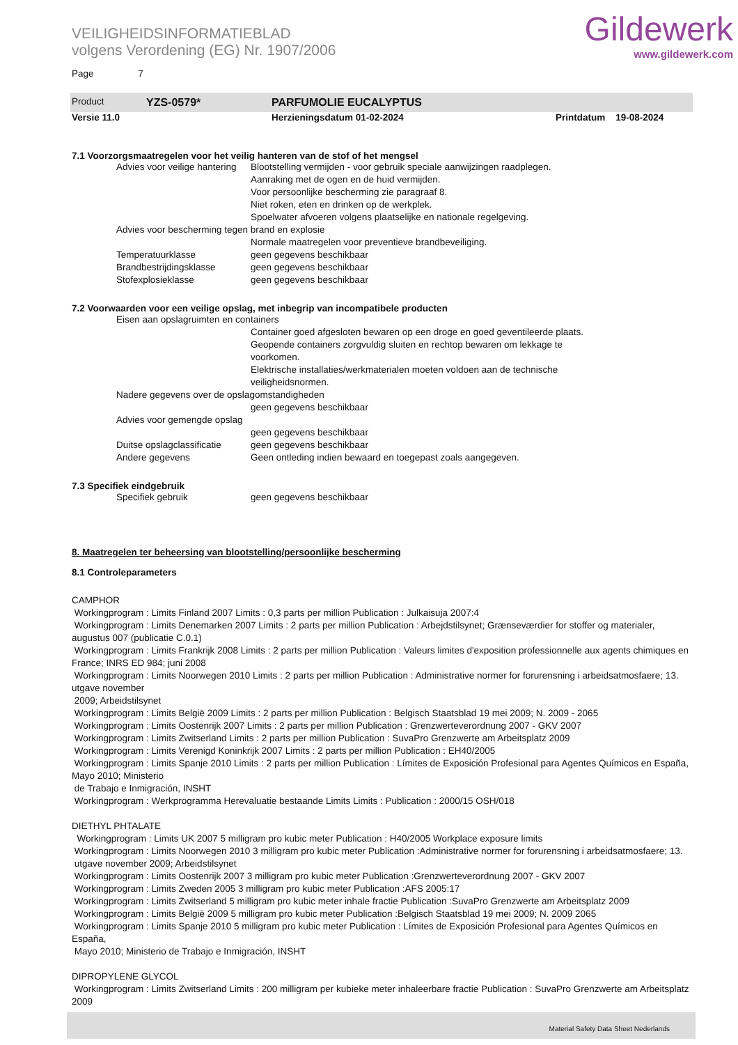VEILIGHEIDSINFORMATIEBLAD
volgens Verordening (EG) Nr. 1907/2006
Gildewerk
www.gildewerk.com
Page 7
Product YZS-0579* PARFUMOLIE EUCALYPTUS
Versie 11.0 Herzieningsdatum 01-02-2024 Printdatum 19-08-2024
7.1 Voorzorgsmaatregelen voor het veilig hanteren van de stof of het mengsel
Advies voor veilige hantering Blootstelling vermijden - voor gebruik speciale aanwijzingen raadplegen.
Aanraking met de ogen en de huid vermijden.
Voor persoonlijke bescherming zie paragraaf 8.
Niet roken, eten en drinken op de werkplek.
Spoelwater afvoeren volgens plaatselijke en nationale regelgeving.
Advies voor bescherming tegen brand en explosie
Normale maatregelen voor preventieve brandbeveiliging.
Temperatuurklasse geen gegevens beschikbaar
Brandbestrijdingsklasse geen gegevens beschikbaar
Stofexplosieklasse geen gegevens beschikbaar
7.2 Voorwaarden voor een veilige opslag, met inbegrip van incompatibele producten
Eisen aan opslagruimten en containers
Container goed afgesloten bewaren op een droge en goed geventileerde plaats.
Geopende containers zorgvuldig sluiten en rechtop bewaren om lekkage te
voorkomen.
Elektrische installaties/werkmaterialen moeten voldoen aan de technische
veiligheidsnormen.
Nadere gegevens over de opslagomstandigheden
geen gegevens beschikbaar
Advies voor gemengde opslag
geen gegevens beschikbaar
Duitse opslagclassificatie geen gegevens beschikbaar
Andere gegevens Geen ontleding indien bewaard en toegepast zoals aangegeven.
7.3 Specifiek eindgebruik
Specifiek gebruik geen gegevens beschikbaar
8. Maatregelen ter beheersing van blootstelling/persoonlijke bescherming
8.1 Controleparameters
CAMPHOR
Workingprogram : Limits Finland 2007 Limits : 0,3 parts per million Publication : Julkaisuja 2007:4
Workingprogram : Limits Denemarken 2007 Limits : 2 parts per million Publication : Arbejdstilsynet; Grænseværdier for stoffer og materialer, augustus 007 (publicatie C.0.1)
Workingprogram : Limits Frankrijk 2008 Limits : 2 parts per million Publication : Valeurs limites d'exposition professionnelle aux agents chimiques en France; INRS ED 984; juni 2008
Workingprogram : Limits Noorwegen 2010 Limits : 2 parts per million Publication : Administrative normer for forurensning i arbeidsatmosfaere; 13. utgave november
2009; Arbeidstilsynet
Workingprogram : Limits België 2009 Limits : 2 parts per million Publication : Belgisch Staatsblad 19 mei 2009; N. 2009 - 2065
Workingprogram : Limits Oostenrijk 2007 Limits : 2 parts per million Publication : Grenzwerteverordnung 2007 - GKV 2007
Workingprogram : Limits Zwitserland Limits : 2 parts per million Publication : SuvaPro Grenzwerte am Arbeitsplatz 2009
Workingprogram : Limits Verenigd Koninkrijk 2007 Limits : 2 parts per million Publication : EH40/2005
Workingprogram : Limits Spanje 2010 Limits : 2 parts per million Publication : Límites de Exposición Profesional para Agentes Químicos en España, Mayo 2010; Ministerio
de Trabajo e Inmigración, INSHT
Workingprogram : Werkprogramma Herevaluatie bestaande Limits Limits : Publication : 2000/15 OSH/018
DIETHYL PHTALATE
Workingprogram : Limits UK 2007 5 milligram pro kubic meter Publication : H40/2005 Workplace exposure limits
Workingprogram : Limits Noorwegen 2010 3 milligram pro kubic meter Publication :Administrative normer for forurensning i arbeidsatmosfaere; 13.
utgave november 2009; Arbeidstilsynet
Workingprogram : Limits Oostenrijk 2007 3 milligram pro kubic meter Publication :Grenzwerteverordnung 2007 - GKV 2007
Workingprogram : Limits Zweden 2005 3 milligram pro kubic meter Publication :AFS 2005:17
Workingprogram : Limits Zwitserland 5 milligram pro kubic meter inhale fractie Publication :SuvaPro Grenzwerte am Arbeitsplatz 2009
Workingprogram : Limits België 2009 5 milligram pro kubic meter Publication :Belgisch Staatsblad 19 mei 2009; N. 2009 2065
Workingprogram : Limits Spanje 2010 5 milligram pro kubic meter Publication : Límites de Exposición Profesional para Agentes Químicos en España,
Mayo 2010; Ministerio de Trabajo e Inmigración, INSHT
DIPROPYLENE GLYCOL
Workingprogram : Limits Zwitserland Limits : 200 milligram per kubieke meter inhaleerbare fractie Publication : SuvaPro Grenzwerte am Arbeitsplatz 2009
Material Safety Data Sheet Nederlands